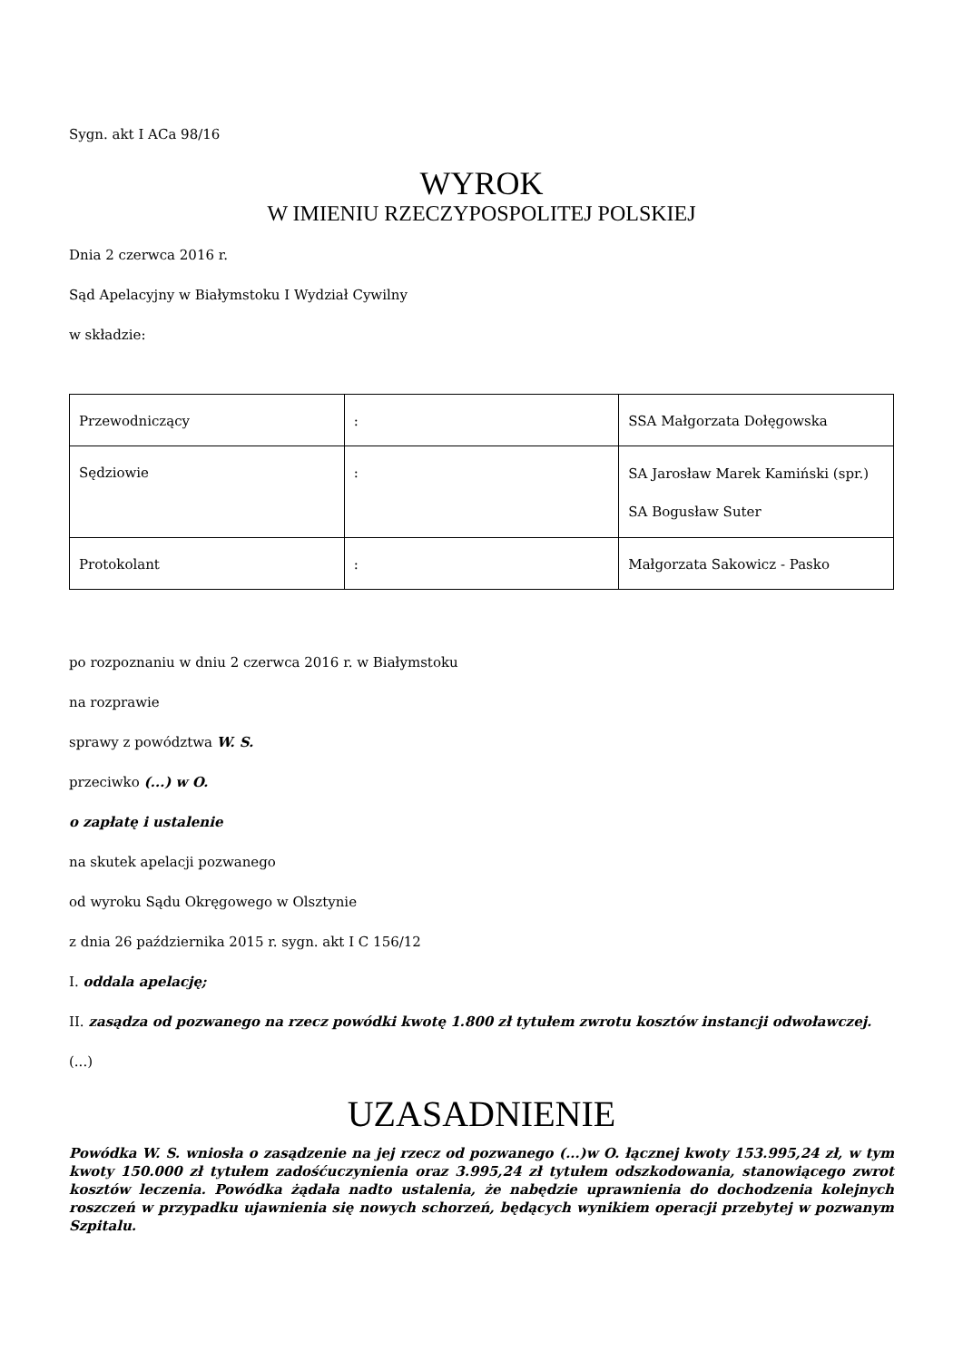Sygn. akt I ACa 98/16
WYROK
W IMIENIU RZECZYPOSPOLITEJ POLSKIEJ
Dnia 2 czerwca 2016 r.
Sąd Apelacyjny w Białymstoku I Wydział Cywilny
w składzie:
| Przewodniczący | : | SSA Małgorzata Dołęgowska |
| Sędziowie | : | SA Jarosław Marek Kamiński (spr.) SA Bogusław Suter |
| Protokolant | : | Małgorzata Sakowicz - Pasko |
po rozpoznaniu w dniu 2 czerwca 2016 r. w Białymstoku
na rozprawie
sprawy z powództwa W. S.
przeciwko (...) w O.
o zapłatę i ustalenie
na skutek apelacji pozwanego
od wyroku Sądu Okręgowego w Olsztynie
z dnia 26 października 2015 r. sygn. akt I C 156/12
I. oddala apelację;
II. zasądza od pozwanego na rzecz powódki kwotę 1.800 zł tytułem zwrotu kosztów instancji odwoławczej.
(...)
UZASADNIENIE
Powódka W. S. wniosła o zasądzenie na jej rzecz od pozwanego (...)w O. łącznej kwoty 153.995,24 zł, w tym kwoty 150.000 zł tytułem zadośćuczynienia oraz 3.995,24 zł tytułem odszkodowania, stanowiącego zwrot kosztów leczenia. Powódka żądała nadto ustalenia, że nabędzie uprawnienia do dochodzenia kolejnych roszczeń w przypadku ujawnienia się nowych schorzeń, będących wynikiem operacji przebytej w pozwanym Szpitalu.